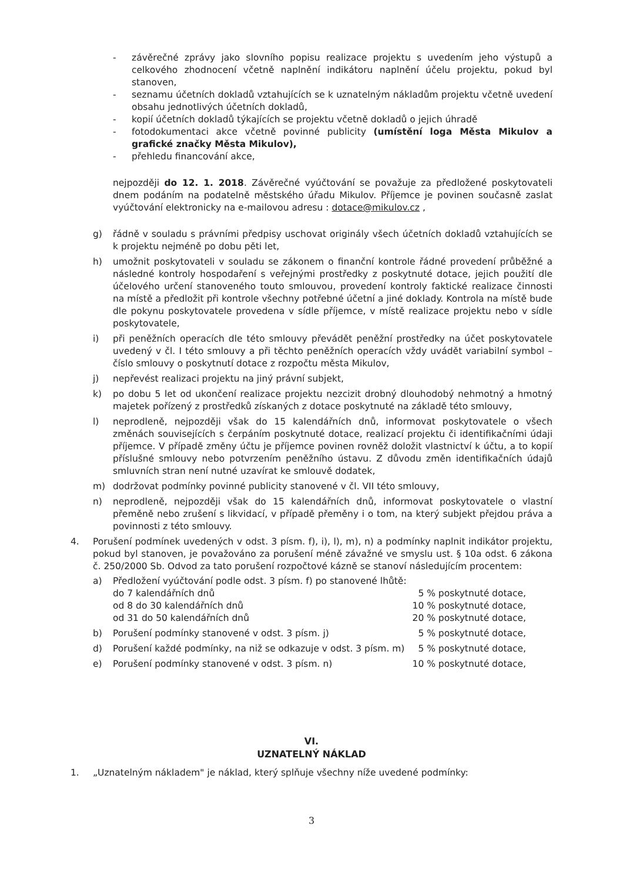- závěrečné zprávy jako slovního popisu realizace projektu s uvedením jeho výstupů a celkového zhodnocení včetně naplnění indikátoru naplnění účelu projektu, pokud byl stanoven,
- seznamu účetních dokladů vztahujících se k uznatelným nákladům projektu včetně uvedení obsahu jednotlivých účetních dokladů,
- kopií účetních dokladů týkajících se projektu včetně dokladů o jejich úhradě
- fotodokumentaci akce včetně povinné publicity (umístění loga Města Mikulov a grafické značky Města Mikulov),
- přehledu financování akce,
nejpozději do 12. 1. 2018. Závěrečné vyúčtování se považuje za předložené poskytovateli dnem podáním na podatelně městského úřadu Mikulov. Příjemce je povinen současně zaslat vyúčtování elektronicky na e-mailovou adresu : dotace@mikulov.cz ,
g) řádně v souladu s právními předpisy uschovat originály všech účetních dokladů vztahujících se k projektu nejméně po dobu pěti let,
h) umožnit poskytovateli v souladu se zákonem o finanční kontrole řádné provedení průběžné a následné kontroly hospodaření s veřejnými prostředky z poskytnuté dotace, jejich použití dle účelového určení stanoveného touto smlouvou, provedení kontroly faktické realizace činnosti na místě a předložit při kontrole všechny potřebné účetní a jiné doklady. Kontrola na místě bude dle pokynu poskytovatele provedena v sídle příjemce, v místě realizace projektu nebo v sídle poskytovatele,
i) při peněžních operacích dle této smlouvy převádět peněžní prostředky na účet poskytovatele uvedený v čl. I této smlouvy a při těchto peněžních operacích vždy uvádět variabilní symbol – číslo smlouvy o poskytnutí dotace z rozpočtu města Mikulov,
j) nepřevést realizaci projektu na jiný právní subjekt,
k) po dobu 5 let od ukončení realizace projektu nezcizit drobný dlouhodobý nehmotný a hmotný majetek pořízený z prostředků získaných z dotace poskytnuté na základě této smlouvy,
l) neprodleně, nejpozději však do 15 kalendářních dnů, informovat poskytovatele o všech změnách souvisejících s čerpáním poskytnuté dotace, realizací projektu či identifikačními údaji příjemce. V případě změny účtu je příjemce povinen rovněž doložit vlastnictví k účtu, a to kopií příslušné smlouvy nebo potvrzením peněžního ústavu. Z důvodu změn identifikačních údajů smluvních stran není nutné uzavírat ke smlouvě dodatek,
m) dodržovat podmínky povinné publicity stanovené v čl. VII této smlouvy,
n) neprodleně, nejpozději však do 15 kalendářních dnů, informovat poskytovatele o vlastní přeměně nebo zrušení s likvidací, v případě přeměny i o tom, na který subjekt přejdou práva a povinnosti z této smlouvy.
4. Porušení podmínek uvedených v odst. 3 písm. f), i), l), m), n) a podmínky naplnit indikátor projektu, pokud byl stanoven, je považováno za porušení méně závažné ve smyslu ust. § 10a odst. 6 zákona č. 250/2000 Sb. Odvod za tato porušení rozpočtové kázně se stanoví následujícím procentem:
a) Předložení vyúčtování podle odst. 3 písm. f) po stanovené lhůtě:
do 7 kalendářních dnů 5 % poskytnuté dotace,
od 8 do 30 kalendářních dnů 10 % poskytnuté dotace,
od 31 do 50 kalendářních dnů 20 % poskytnuté dotace,
b) Porušení podmínky stanovené v odst. 3 písm. j) 5 % poskytnuté dotace,
d) Porušení každé podmínky, na niž se odkazuje v odst. 3 písm. m) 5 % poskytnuté dotace,
e) Porušení podmínky stanovené v odst. 3 písm. n) 10 % poskytnuté dotace,
VI.
UZNATELNÝ NÁKLAD
1. „Uznatelným nákladem" je náklad, který splňuje všechny níže uvedené podmínky:
3